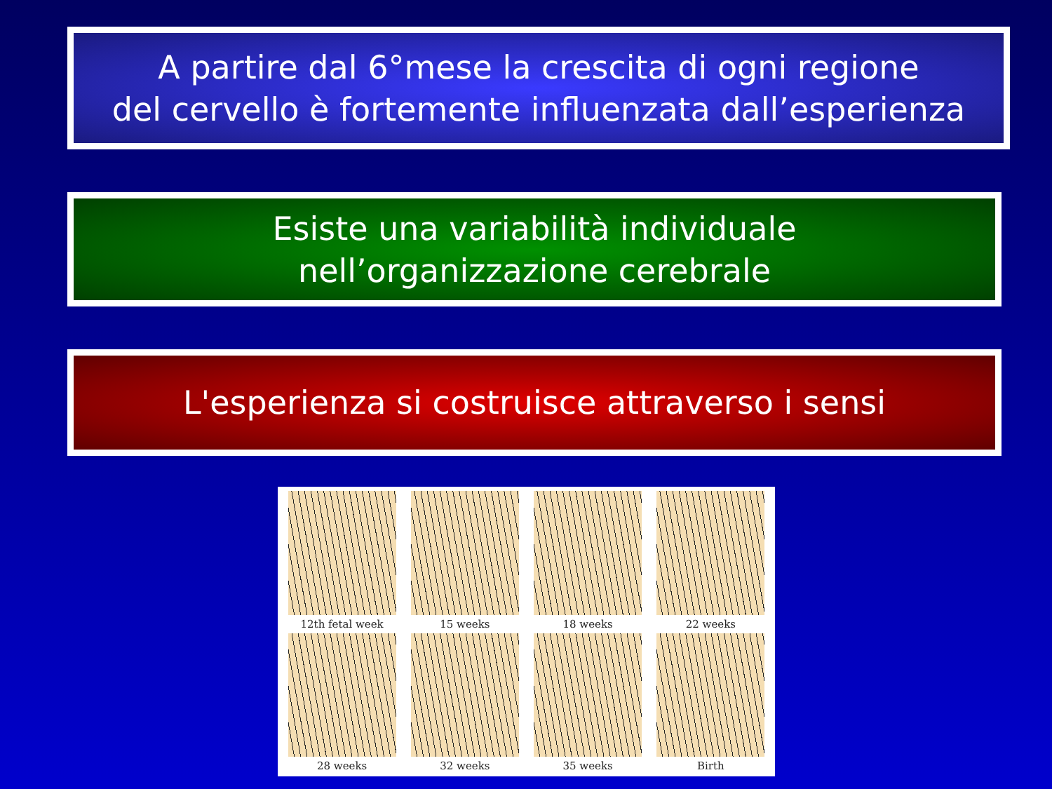A partire dal 6°mese la crescita di ogni regione
del cervello è fortemente influenzata dall’esperienza
Esiste una variabilità individuale
nell’organizzazione cerebrale
L'esperienza si costruisce attraverso i sensi
12th fetal week
15 weeks
18 weeks
22 weeks
28 weeks
32 weeks
35 weeks
Birth